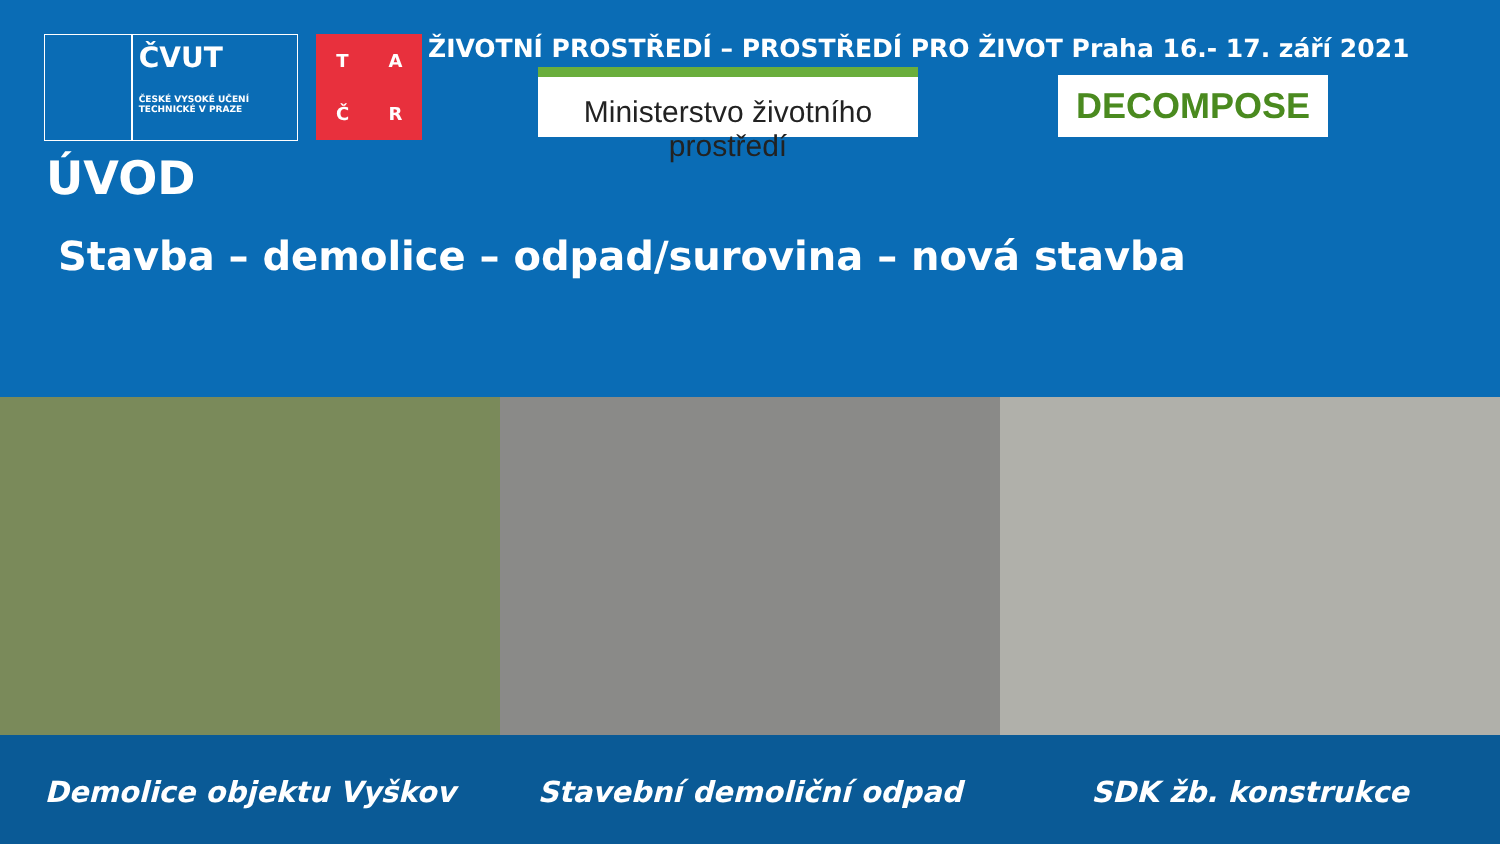ČVUT
ČESKÉ VYSOKÉ UČENÍ TECHNICKÉ V PRAZE
TAČR
ŽIVOTNÍ PROSTŘEDÍ – PROSTŘEDÍ PRO ŽIVOT Praha 16.- 17. září 2021
Ministerstvo životního prostředí
DECOMPOSE
ÚVOD
Stavba – demolice – odpad/surovina – nová stavba
Demolice objektu Vyškov Stavební demoliční odpad SDK žb. konstrukce